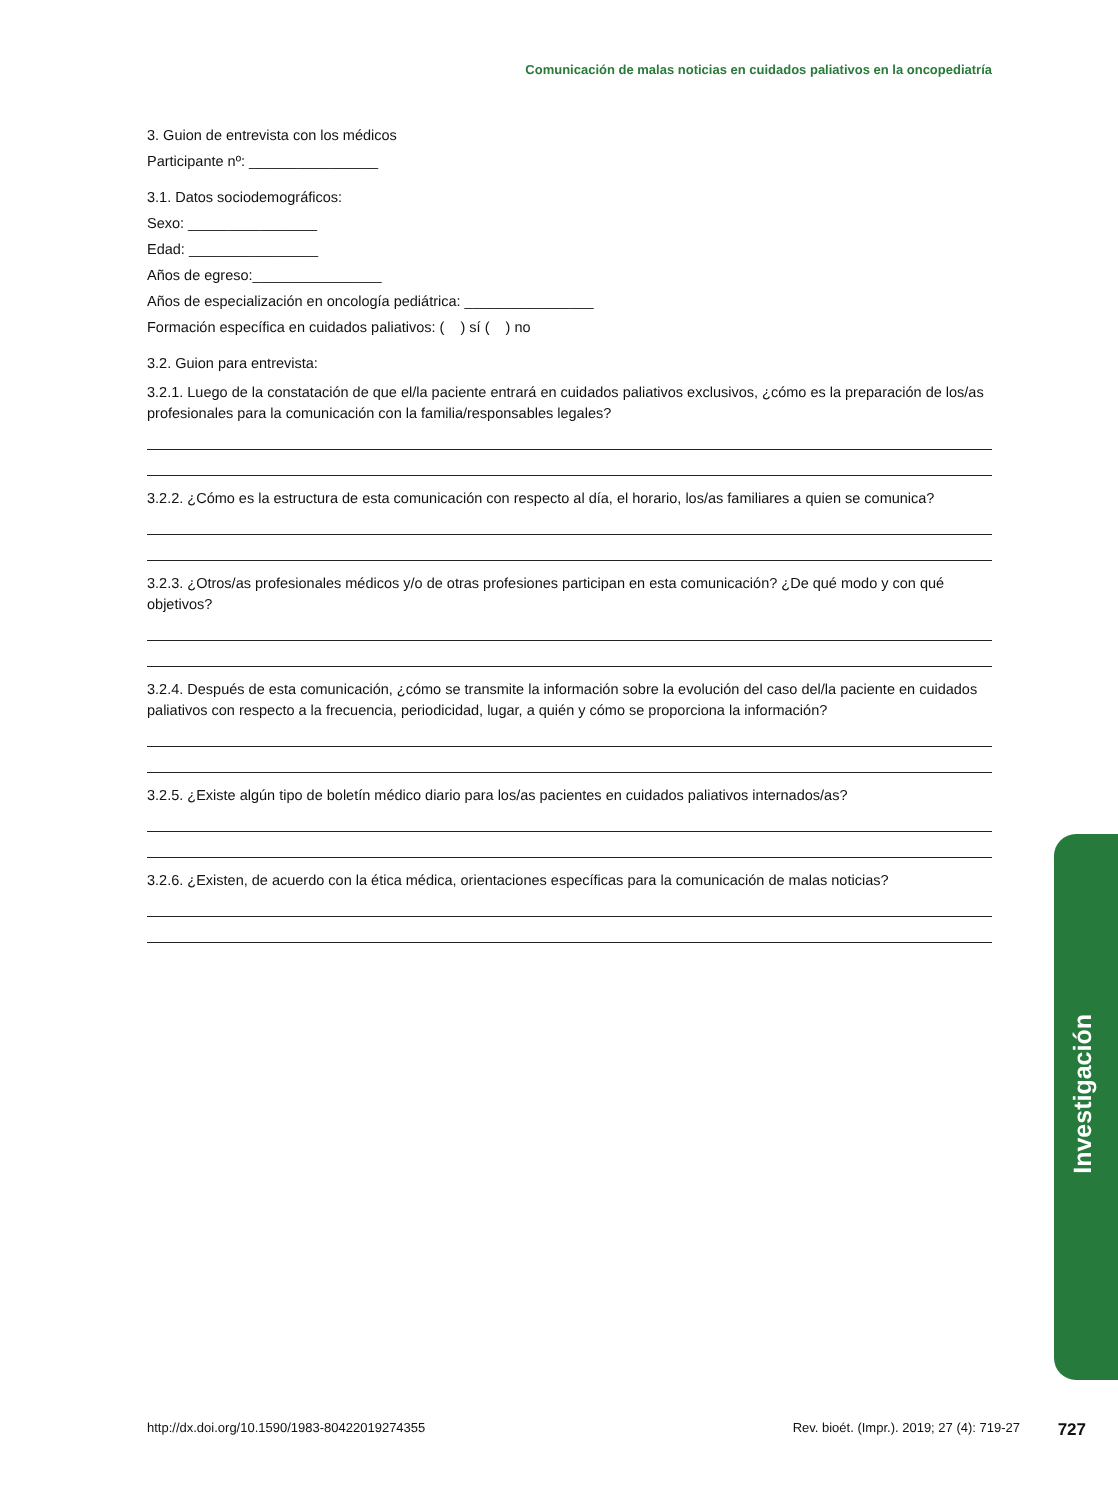Comunicación de malas noticias en cuidados paliativos en la oncopediatría
3. Guion de entrevista con los médicos
Participante nº: ________________
3.1. Datos sociodemográficos:
Sexo: ________________
Edad: ________________
Años de egreso:________________
Años de especialización en oncología pediátrica: ________________
Formación específica en cuidados paliativos: ( ) sí ( ) no
3.2. Guion para entrevista:
3.2.1. Luego de la constatación de que el/la paciente entrará en cuidados paliativos exclusivos, ¿cómo es la preparación de los/as profesionales para la comunicación con la familia/responsables legales?
3.2.2. ¿Cómo es la estructura de esta comunicación con respecto al día, el horario, los/as familiares a quien se comunica?
3.2.3. ¿Otros/as profesionales médicos y/o de otras profesiones participan en esta comunicación? ¿De qué modo y con qué objetivos?
3.2.4. Después de esta comunicación, ¿cómo se transmite la información sobre la evolución del caso del/la paciente en cuidados paliativos con respecto a la frecuencia, periodicidad, lugar, a quién y cómo se proporciona la información?
3.2.5. ¿Existe algún tipo de boletín médico diario para los/as pacientes en cuidados paliativos internados/as?
3.2.6. ¿Existen, de acuerdo con la ética médica, orientaciones específicas para la comunicación de malas noticias?
Investigación
http://dx.doi.org/10.1590/1983-80422019274355 Rev. bioét. (Impr.). 2019; 27 (4): 719-27 727